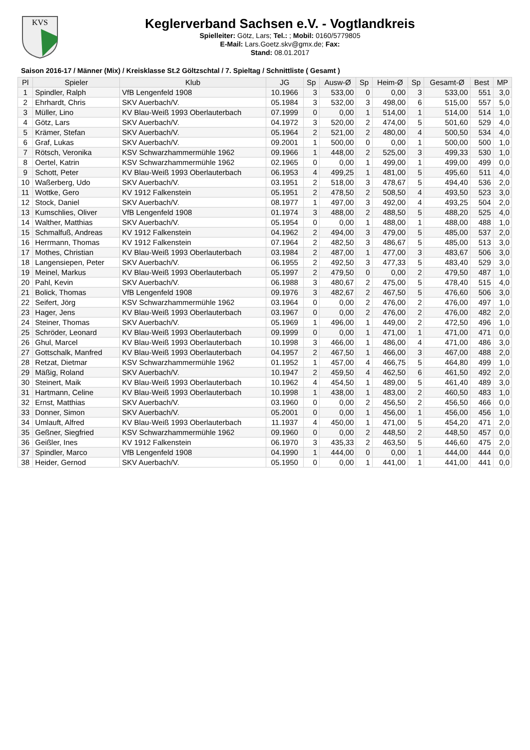KVS
Keglerverband Sachsen e.V. - Vogtlandkreis
Spielleiter: Götz, Lars; Tel.: ; Mobil: 0160/5779805
E-Mail: Lars.Goetz.skv@gmx.de; Fax:
Stand: 08.01.2017
Saison 2016-17 / Männer (Mix) / Kreisklasse St.2 Göltzschtal / 7. Spieltag / Schnittliste ( Gesamt )
| Pl | Spieler | Klub | JG | Sp | Ausw-Ø | Sp | Heim-Ø | Sp | Gesamt-Ø | Best | MP |
| --- | --- | --- | --- | --- | --- | --- | --- | --- | --- | --- | --- |
| 1 | Spindler, Ralph | VfB Lengenfeld 1908 | 10.1966 | 3 | 533,00 | 0 | 0,00 | 3 | 533,00 | 551 | 3,0 |
| 2 | Ehrhardt, Chris | SKV Auerbach/V. | 05.1984 | 3 | 532,00 | 3 | 498,00 | 6 | 515,00 | 557 | 5,0 |
| 3 | Müller, Lino | KV Blau-Weiß 1993 Oberlauterbach | 07.1999 | 0 | 0,00 | 1 | 514,00 | 1 | 514,00 | 514 | 1,0 |
| 4 | Götz, Lars | SKV Auerbach/V. | 04.1972 | 3 | 520,00 | 2 | 474,00 | 5 | 501,60 | 529 | 4,0 |
| 5 | Krämer, Stefan | SKV Auerbach/V. | 05.1964 | 2 | 521,00 | 2 | 480,00 | 4 | 500,50 | 534 | 4,0 |
| 6 | Graf, Lukas | SKV Auerbach/V. | 09.2001 | 1 | 500,00 | 0 | 0,00 | 1 | 500,00 | 500 | 1,0 |
| 7 | Rötsch, Veronika | KSV Schwarzhammermühle 1962 | 09.1966 | 1 | 448,00 | 2 | 525,00 | 3 | 499,33 | 530 | 1,0 |
| 8 | Oertel, Katrin | KSV Schwarzhammermühle 1962 | 02.1965 | 0 | 0,00 | 1 | 499,00 | 1 | 499,00 | 499 | 0,0 |
| 9 | Schott, Peter | KV Blau-Weiß 1993 Oberlauterbach | 06.1953 | 4 | 499,25 | 1 | 481,00 | 5 | 495,60 | 511 | 4,0 |
| 10 | Waßerberg, Udo | SKV Auerbach/V. | 03.1951 | 2 | 518,00 | 3 | 478,67 | 5 | 494,40 | 536 | 2,0 |
| 11 | Wottke, Gero | KV 1912 Falkenstein | 05.1951 | 2 | 478,50 | 2 | 508,50 | 4 | 493,50 | 523 | 3,0 |
| 12 | Stock, Daniel | SKV Auerbach/V. | 08.1977 | 1 | 497,00 | 3 | 492,00 | 4 | 493,25 | 504 | 2,0 |
| 13 | Kumschlies, Oliver | VfB Lengenfeld 1908 | 01.1974 | 3 | 488,00 | 2 | 488,50 | 5 | 488,20 | 525 | 4,0 |
| 14 | Walther, Matthias | SKV Auerbach/V. | 05.1954 | 0 | 0,00 | 1 | 488,00 | 1 | 488,00 | 488 | 1,0 |
| 15 | Schmalfuß, Andreas | KV 1912 Falkenstein | 04.1962 | 2 | 494,00 | 3 | 479,00 | 5 | 485,00 | 537 | 2,0 |
| 16 | Herrmann, Thomas | KV 1912 Falkenstein | 07.1964 | 2 | 482,50 | 3 | 486,67 | 5 | 485,00 | 513 | 3,0 |
| 17 | Mothes, Christian | KV Blau-Weiß 1993 Oberlauterbach | 03.1984 | 2 | 487,00 | 1 | 477,00 | 3 | 483,67 | 506 | 3,0 |
| 18 | Langensiepen, Peter | SKV Auerbach/V. | 06.1955 | 2 | 492,50 | 3 | 477,33 | 5 | 483,40 | 529 | 3,0 |
| 19 | Meinel, Markus | KV Blau-Weiß 1993 Oberlauterbach | 05.1997 | 2 | 479,50 | 0 | 0,00 | 2 | 479,50 | 487 | 1,0 |
| 20 | Pahl, Kevin | SKV Auerbach/V. | 06.1988 | 3 | 480,67 | 2 | 475,00 | 5 | 478,40 | 515 | 4,0 |
| 21 | Bolick, Thomas | VfB Lengenfeld 1908 | 09.1976 | 3 | 482,67 | 2 | 467,50 | 5 | 476,60 | 506 | 3,0 |
| 22 | Seifert, Jörg | KSV Schwarzhammermühle 1962 | 03.1964 | 0 | 0,00 | 2 | 476,00 | 2 | 476,00 | 497 | 1,0 |
| 23 | Hager, Jens | KV Blau-Weiß 1993 Oberlauterbach | 03.1967 | 0 | 0,00 | 2 | 476,00 | 2 | 476,00 | 482 | 2,0 |
| 24 | Steiner, Thomas | SKV Auerbach/V. | 05.1969 | 1 | 496,00 | 1 | 449,00 | 2 | 472,50 | 496 | 1,0 |
| 25 | Schröder, Leonard | KV Blau-Weiß 1993 Oberlauterbach | 09.1999 | 0 | 0,00 | 1 | 471,00 | 1 | 471,00 | 471 | 0,0 |
| 26 | Ghul, Marcel | KV Blau-Weiß 1993 Oberlauterbach | 10.1998 | 3 | 466,00 | 1 | 486,00 | 4 | 471,00 | 486 | 3,0 |
| 27 | Gottschalk, Manfred | KV Blau-Weiß 1993 Oberlauterbach | 04.1957 | 2 | 467,50 | 1 | 466,00 | 3 | 467,00 | 488 | 2,0 |
| 28 | Retzat, Dietmar | KSV Schwarzhammermühle 1962 | 01.1952 | 1 | 457,00 | 4 | 466,75 | 5 | 464,80 | 499 | 1,0 |
| 29 | Mäßig, Roland | SKV Auerbach/V. | 10.1947 | 2 | 459,50 | 4 | 462,50 | 6 | 461,50 | 492 | 2,0 |
| 30 | Steinert, Maik | KV Blau-Weiß 1993 Oberlauterbach | 10.1962 | 4 | 454,50 | 1 | 489,00 | 5 | 461,40 | 489 | 3,0 |
| 31 | Hartmann, Celine | KV Blau-Weiß 1993 Oberlauterbach | 10.1998 | 1 | 438,00 | 1 | 483,00 | 2 | 460,50 | 483 | 1,0 |
| 32 | Ernst, Matthias | SKV Auerbach/V. | 03.1960 | 0 | 0,00 | 2 | 456,50 | 2 | 456,50 | 466 | 0,0 |
| 33 | Donner, Simon | SKV Auerbach/V. | 05.2001 | 0 | 0,00 | 1 | 456,00 | 1 | 456,00 | 456 | 1,0 |
| 34 | Umlauft, Alfred | KV Blau-Weiß 1993 Oberlauterbach | 11.1937 | 4 | 450,00 | 1 | 471,00 | 5 | 454,20 | 471 | 2,0 |
| 35 | Geßner, Siegfried | KSV Schwarzhammermühle 1962 | 09.1960 | 0 | 0,00 | 2 | 448,50 | 2 | 448,50 | 457 | 0,0 |
| 36 | Geißler, Ines | KV 1912 Falkenstein | 06.1970 | 3 | 435,33 | 2 | 463,50 | 5 | 446,60 | 475 | 2,0 |
| 37 | Spindler, Marco | VfB Lengenfeld 1908 | 04.1990 | 1 | 444,00 | 0 | 0,00 | 1 | 444,00 | 444 | 0,0 |
| 38 | Heider, Gernod | SKV Auerbach/V. | 05.1950 | 0 | 0,00 | 1 | 441,00 | 1 | 441,00 | 441 | 0,0 |